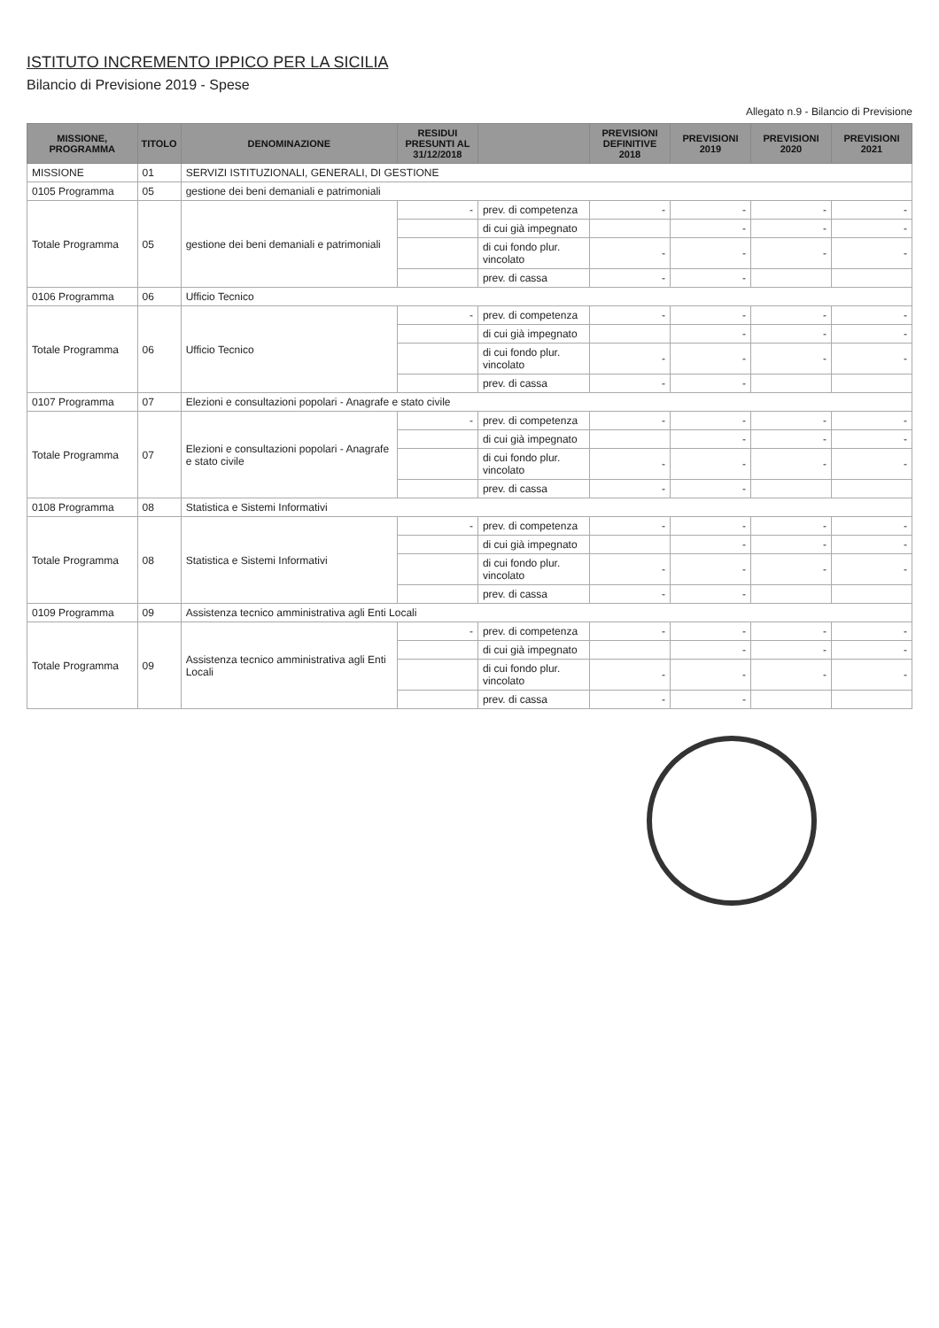ISTITUTO INCREMENTO IPPICO PER LA SICILIA
Bilancio di Previsione 2019 - Spese
Allegato n.9 - Bilancio di Previsione
| MISSIONE, PROGRAMMA | TITOLO | DENOMINAZIONE | RESIDUI PRESUNTI AL 31/12/2018 | | PREVISIONI DEFINITIVE 2018 | PREVISIONI 2019 | PREVISIONI 2020 | PREVISIONI 2021 |
| --- | --- | --- | --- | --- | --- | --- | --- | --- |
| MISSIONE | 01 | SERVIZI ISTITUZIONALI, GENERALI, DI GESTIONE | | | | | | |
| 0105 Programma | 05 | gestione dei beni demaniali e patrimoniali | | | | | | |
| Totale Programma | 05 | gestione dei beni demaniali e patrimoniali | - | prev. di competenza | - | - | - | - |
| | | | | di cui già impegnato | | - | - | - |
| | | | | di cui fondo plur. vincolato | - | - | - | - |
| | | | | prev. di cassa | - | - | | |
| 0106 Programma | 06 | Ufficio Tecnico | | | | | | |
| Totale Programma | 06 | Ufficio Tecnico | - | prev. di competenza | - | - | - | - |
| | | | | di cui già impegnato | | - | - | - |
| | | | | di cui fondo plur. vincolato | - | - | - | - |
| | | | | prev. di cassa | - | - | | |
| 0107 Programma | 07 | Elezioni e consultazioni popolari - Anagrafe e stato civile | | | | | | |
| Totale Programma | 07 | Elezioni e consultazioni popolari - Anagrafe e stato civile | - | prev. di competenza | - | - | - | - |
| | | | | di cui già impegnato | | - | - | - |
| | | | | di cui fondo plur. vincolato | - | - | - | - |
| | | | | prev. di cassa | - | - | | |
| 0108 Programma | 08 | Statistica e Sistemi Informativi | | | | | | |
| Totale Programma | 08 | Statistica e Sistemi Informativi | - | prev. di competenza | - | - | - | - |
| | | | | di cui già impegnato | | - | - | - |
| | | | | di cui fondo plur. vincolato | - | - | - | - |
| | | | | prev. di cassa | - | - | | |
| 0109 Programma | 09 | Assistenza tecnico amministrativa agli Enti Locali | | | | | | |
| Totale Programma | 09 | Assistenza tecnico amministrativa agli Enti Locali | - | prev. di competenza | - | - | - | - |
| | | | | di cui già impegnato | | - | - | - |
| | | | | di cui fondo plur. vincolato | - | - | - | - |
| | | | | prev. di cassa | - | - | | |